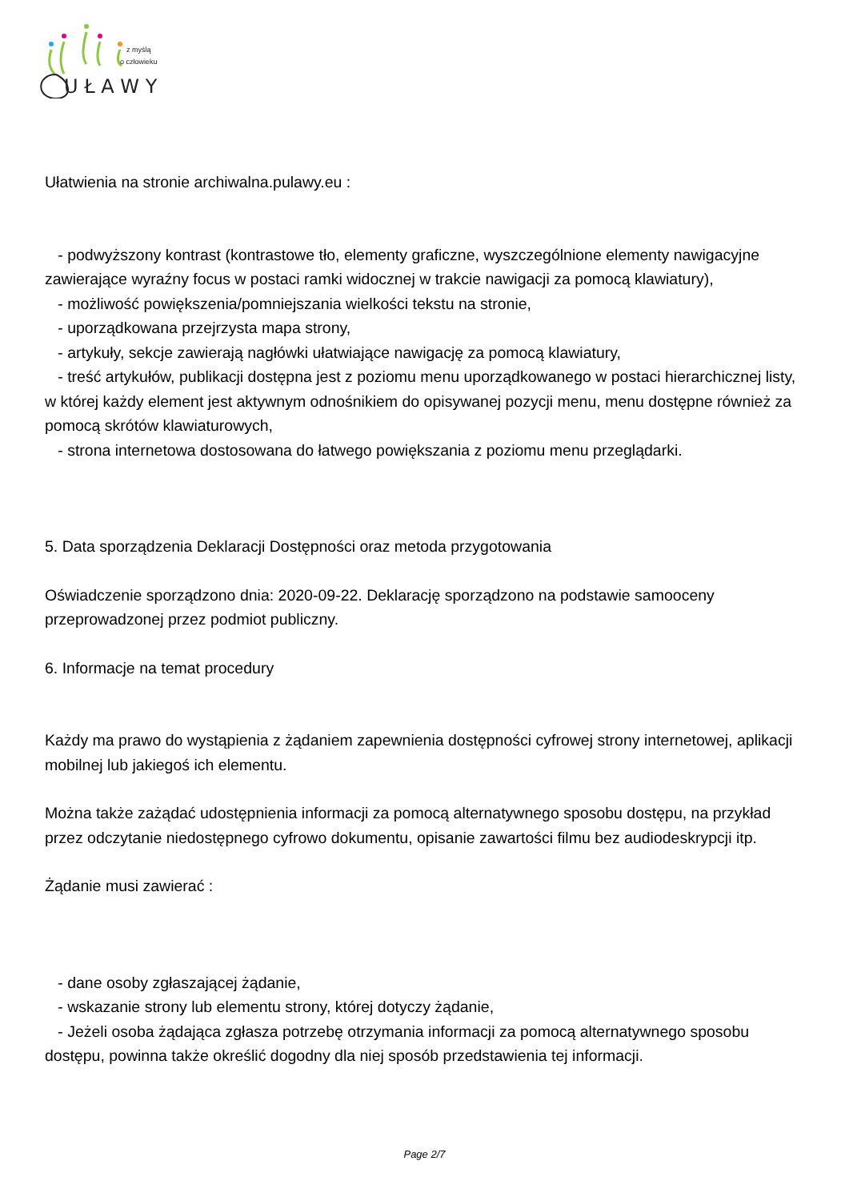U Ł A W Y
z myślą
o człowieku
Ułatwienia na stronie archiwalna.pulawy.eu :
- podwyższony kontrast (kontrastowe tło, elementy graficzne, wyszczególnione elementy nawigacyjne zawierające wyraźny focus w postaci ramki widocznej w trakcie nawigacji za pomocą klawiatury),
- możliwość powiększenia/pomniejszania wielkości tekstu na stronie,
- uporządkowana przejrzysta mapa strony,
- artykuły, sekcje zawierają nagłówki ułatwiające nawigację za pomocą klawiatury,
- treść artykułów, publikacji dostępna jest z poziomu menu uporządkowanego w postaci hierarchicznej listy, w której każdy element jest aktywnym odnośnikiem do opisywanej pozycji menu, menu dostępne również za pomocą skrótów klawiaturowych,
- strona internetowa dostosowana do łatwego powiększania z poziomu menu przeglądarki.
5. Data sporządzenia Deklaracji Dostępności oraz metoda przygotowania
Oświadczenie sporządzono dnia: 2020-09-22. Deklarację sporządzono na podstawie samooceny przeprowadzonej przez podmiot publiczny.
6. Informacje na temat procedury
Każdy ma prawo do wystąpienia z żądaniem zapewnienia dostępności cyfrowej strony internetowej, aplikacji mobilnej lub jakiegoś ich elementu.
Można także zażądać udostępnienia informacji za pomocą alternatywnego sposobu dostępu, na przykład przez odczytanie niedostępnego cyfrowo dokumentu, opisanie zawartości filmu bez audiodeskrypcji itp.
Żądanie musi zawierać :
- dane osoby zgłaszającej żądanie,
- wskazanie strony lub elementu strony, której dotyczy żądanie,
- Jeżeli osoba żądająca zgłasza potrzebę otrzymania informacji za pomocą alternatywnego sposobu dostępu, powinna także określić dogodny dla niej sposób przedstawienia tej informacji.
Page 2/7